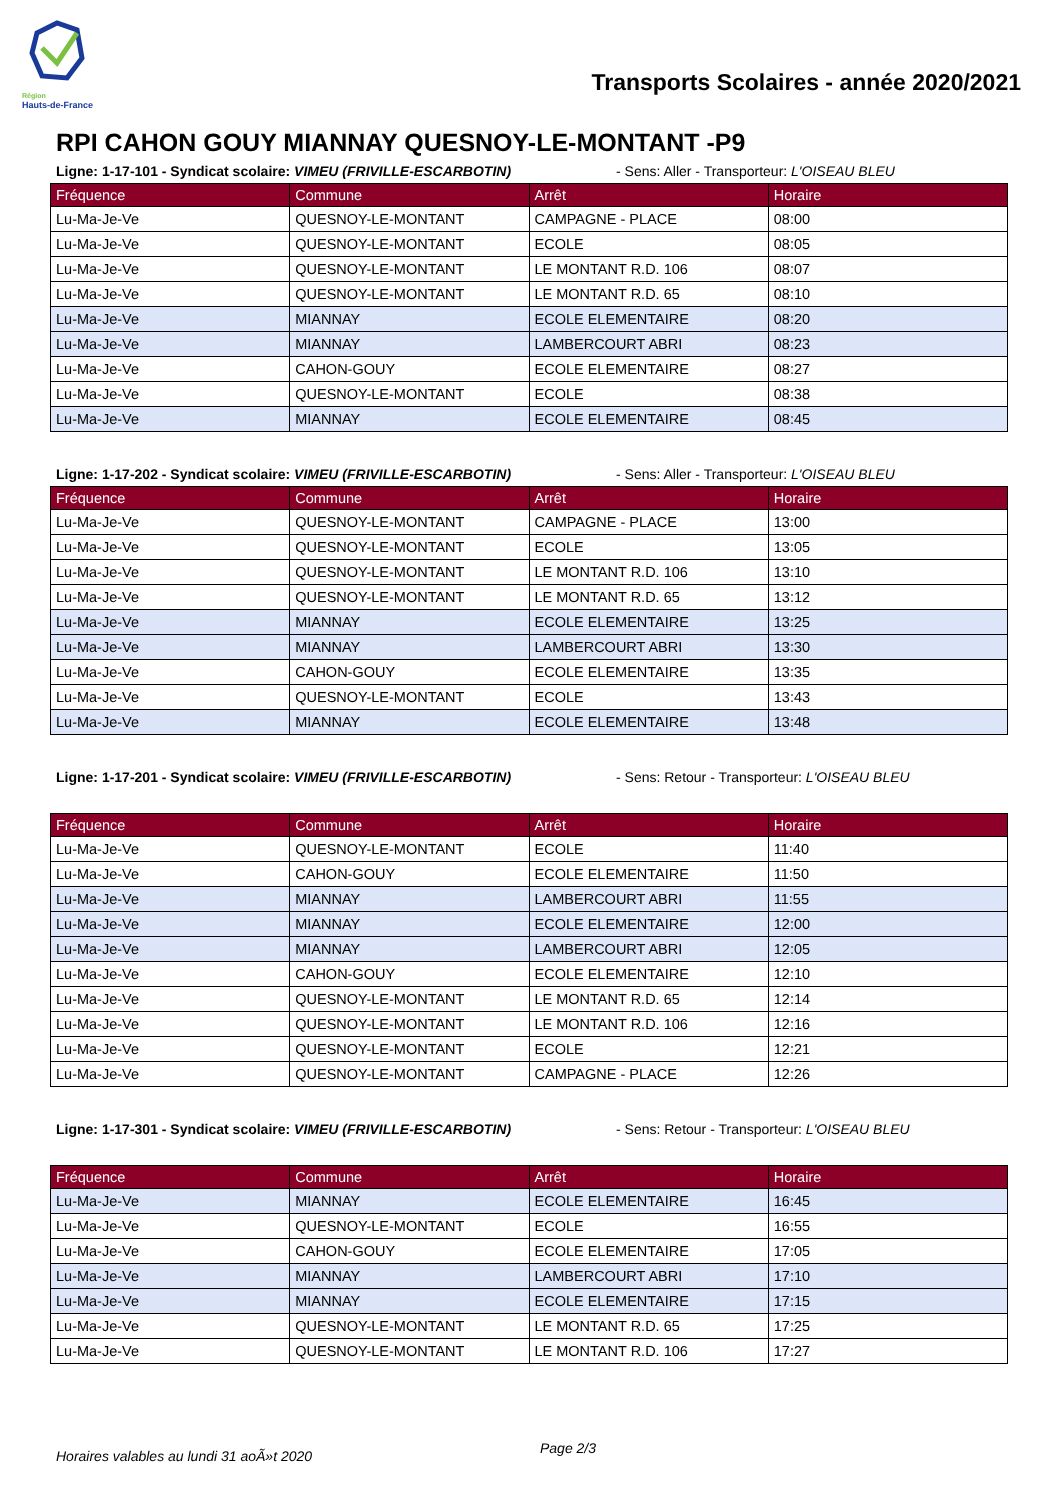Région
Hauts-de-France
Transports Scolaires - année 2020/2021
RPI CAHON GOUY MIANNAY QUESNOY-LE-MONTANT -P9
Ligne: 1-17-101 - Syndicat scolaire: VIMEU (FRIVILLE-ESCARBOTIN) - Sens: Aller - Transporteur: L'OISEAU BLEU
| Fréquence | Commune | Arrêt | Horaire |
| --- | --- | --- | --- |
| Lu-Ma-Je-Ve | QUESNOY-LE-MONTANT | CAMPAGNE - PLACE | 08:00 |
| Lu-Ma-Je-Ve | QUESNOY-LE-MONTANT | ECOLE | 08:05 |
| Lu-Ma-Je-Ve | QUESNOY-LE-MONTANT | LE MONTANT R.D. 106 | 08:07 |
| Lu-Ma-Je-Ve | QUESNOY-LE-MONTANT | LE MONTANT R.D. 65 | 08:10 |
| Lu-Ma-Je-Ve | MIANNAY | ECOLE ELEMENTAIRE | 08:20 |
| Lu-Ma-Je-Ve | MIANNAY | LAMBERCOURT ABRI | 08:23 |
| Lu-Ma-Je-Ve | CAHON-GOUY | ECOLE ELEMENTAIRE | 08:27 |
| Lu-Ma-Je-Ve | QUESNOY-LE-MONTANT | ECOLE | 08:38 |
| Lu-Ma-Je-Ve | MIANNAY | ECOLE ELEMENTAIRE | 08:45 |
Ligne: 1-17-202 - Syndicat scolaire: VIMEU (FRIVILLE-ESCARBOTIN) - Sens: Aller - Transporteur: L'OISEAU BLEU
| Fréquence | Commune | Arrêt | Horaire |
| --- | --- | --- | --- |
| Lu-Ma-Je-Ve | QUESNOY-LE-MONTANT | CAMPAGNE - PLACE | 13:00 |
| Lu-Ma-Je-Ve | QUESNOY-LE-MONTANT | ECOLE | 13:05 |
| Lu-Ma-Je-Ve | QUESNOY-LE-MONTANT | LE MONTANT R.D. 106 | 13:10 |
| Lu-Ma-Je-Ve | QUESNOY-LE-MONTANT | LE MONTANT R.D. 65 | 13:12 |
| Lu-Ma-Je-Ve | MIANNAY | ECOLE ELEMENTAIRE | 13:25 |
| Lu-Ma-Je-Ve | MIANNAY | LAMBERCOURT ABRI | 13:30 |
| Lu-Ma-Je-Ve | CAHON-GOUY | ECOLE ELEMENTAIRE | 13:35 |
| Lu-Ma-Je-Ve | QUESNOY-LE-MONTANT | ECOLE | 13:43 |
| Lu-Ma-Je-Ve | MIANNAY | ECOLE ELEMENTAIRE | 13:48 |
Ligne: 1-17-201 - Syndicat scolaire: VIMEU (FRIVILLE-ESCARBOTIN) - Sens: Retour - Transporteur: L'OISEAU BLEU
| Fréquence | Commune | Arrêt | Horaire |
| --- | --- | --- | --- |
| Lu-Ma-Je-Ve | QUESNOY-LE-MONTANT | ECOLE | 11:40 |
| Lu-Ma-Je-Ve | CAHON-GOUY | ECOLE ELEMENTAIRE | 11:50 |
| Lu-Ma-Je-Ve | MIANNAY | LAMBERCOURT ABRI | 11:55 |
| Lu-Ma-Je-Ve | MIANNAY | ECOLE ELEMENTAIRE | 12:00 |
| Lu-Ma-Je-Ve | MIANNAY | LAMBERCOURT ABRI | 12:05 |
| Lu-Ma-Je-Ve | CAHON-GOUY | ECOLE ELEMENTAIRE | 12:10 |
| Lu-Ma-Je-Ve | QUESNOY-LE-MONTANT | LE MONTANT R.D. 65 | 12:14 |
| Lu-Ma-Je-Ve | QUESNOY-LE-MONTANT | LE MONTANT R.D. 106 | 12:16 |
| Lu-Ma-Je-Ve | QUESNOY-LE-MONTANT | ECOLE | 12:21 |
| Lu-Ma-Je-Ve | QUESNOY-LE-MONTANT | CAMPAGNE - PLACE | 12:26 |
Ligne: 1-17-301 - Syndicat scolaire: VIMEU (FRIVILLE-ESCARBOTIN) - Sens: Retour - Transporteur: L'OISEAU BLEU
| Fréquence | Commune | Arrêt | Horaire |
| --- | --- | --- | --- |
| Lu-Ma-Je-Ve | MIANNAY | ECOLE ELEMENTAIRE | 16:45 |
| Lu-Ma-Je-Ve | QUESNOY-LE-MONTANT | ECOLE | 16:55 |
| Lu-Ma-Je-Ve | CAHON-GOUY | ECOLE ELEMENTAIRE | 17:05 |
| Lu-Ma-Je-Ve | MIANNAY | LAMBERCOURT ABRI | 17:10 |
| Lu-Ma-Je-Ve | MIANNAY | ECOLE ELEMENTAIRE | 17:15 |
| Lu-Ma-Je-Ve | QUESNOY-LE-MONTANT | LE MONTANT R.D. 65 | 17:25 |
| Lu-Ma-Je-Ve | QUESNOY-LE-MONTANT | LE MONTANT R.D. 106 | 17:27 |
Horaires valables au lundi 31 aoÃ»t 2020
Page 2/3